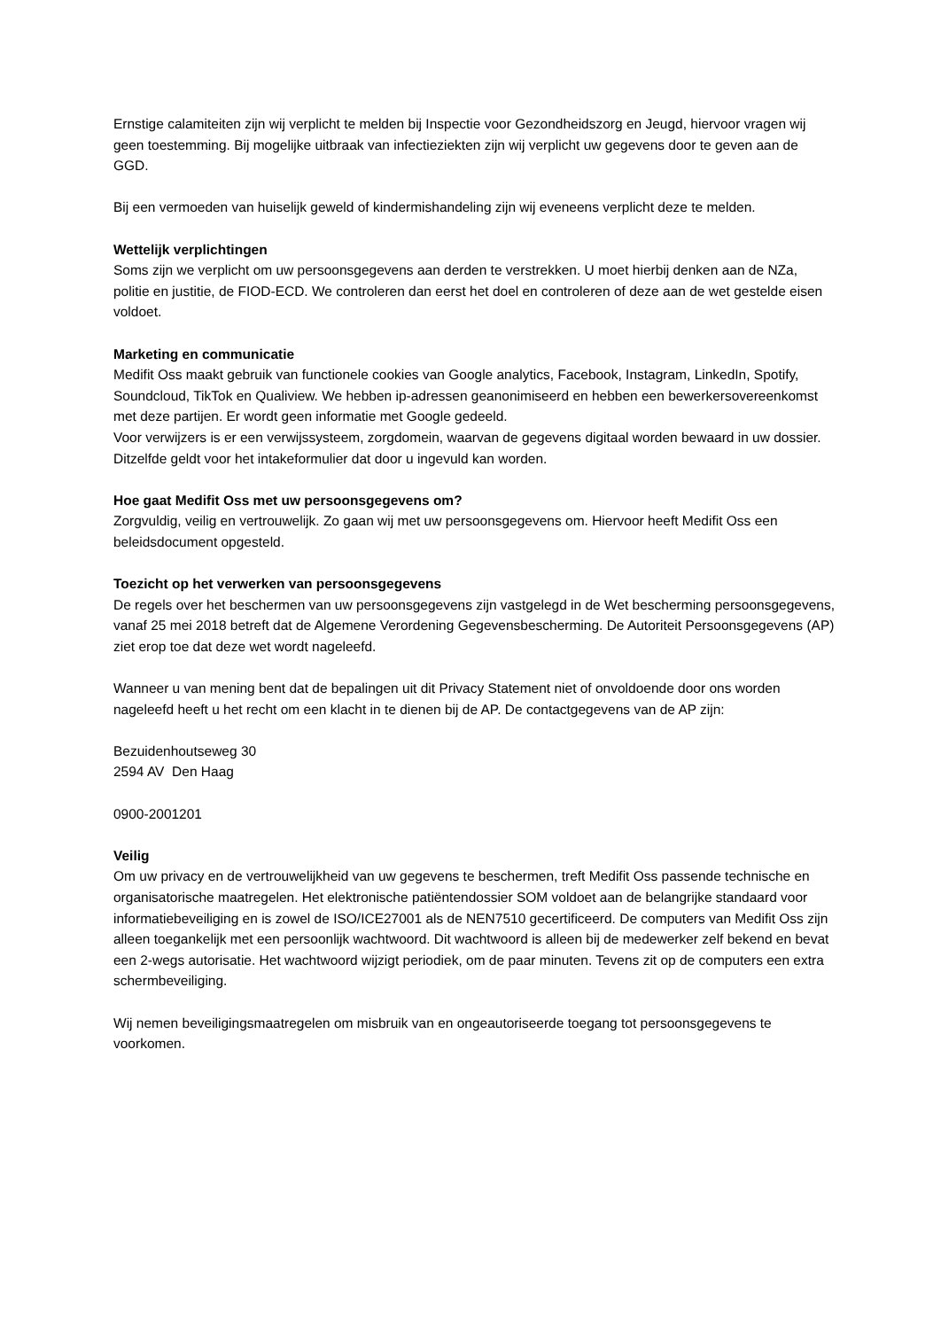Ernstige calamiteiten zijn wij verplicht te melden bij Inspectie voor Gezondheidszorg en Jeugd, hiervoor vragen wij geen toestemming. Bij mogelijke uitbraak van infectieziekten zijn wij verplicht uw gegevens door te geven aan de GGD.
Bij een vermoeden van huiselijk geweld of kindermishandeling zijn wij eveneens verplicht deze te melden.
Wettelijk verplichtingen
Soms zijn we verplicht om uw persoonsgegevens aan derden te verstrekken. U moet hierbij denken aan de NZa, politie en justitie, de FIOD-ECD. We controleren dan eerst het doel en controleren of deze aan de wet gestelde eisen voldoet.
Marketing en communicatie
Medifit Oss maakt gebruik van functionele cookies van Google analytics, Facebook, Instagram, LinkedIn, Spotify, Soundcloud, TikTok en Qualiview. We hebben ip-adressen geanonimiseerd en hebben een bewerkersovereenkomst met deze partijen. Er wordt geen informatie met Google gedeeld.
Voor verwijzers is er een verwijssysteem, zorgdomein, waarvan de gegevens digitaal worden bewaard in uw dossier. Ditzelfde geldt voor het intakeformulier dat door u ingevuld kan worden.
Hoe gaat Medifit Oss met uw persoonsgegevens om?
Zorgvuldig, veilig en vertrouwelijk. Zo gaan wij met uw persoonsgegevens om. Hiervoor heeft Medifit Oss een beleidsdocument opgesteld.
Toezicht op het verwerken van persoonsgegevens
De regels over het beschermen van uw persoonsgegevens zijn vastgelegd in de Wet bescherming persoonsgegevens, vanaf 25 mei 2018 betreft dat de Algemene Verordening Gegevensbescherming. De Autoriteit Persoonsgegevens (AP) ziet erop toe dat deze wet wordt nageleefd.
Wanneer u van mening bent dat de bepalingen uit dit Privacy Statement niet of onvoldoende door ons worden nageleefd heeft u het recht om een klacht in te dienen bij de AP. De contactgegevens van de AP zijn:
Bezuidenhoutseweg 30
2594 AV Den Haag
0900-2001201
Veilig
Om uw privacy en de vertrouwelijkheid van uw gegevens te beschermen, treft Medifit Oss passende technische en organisatorische maatregelen. Het elektronische patiëntendossier SOM voldoet aan de belangrijke standaard voor informatiebeveiliging en is zowel de ISO/ICE27001 als de NEN7510 gecertificeerd. De computers van Medifit Oss zijn alleen toegankelijk met een persoonlijk wachtwoord. Dit wachtwoord is alleen bij de medewerker zelf bekend en bevat een 2-wegs autorisatie. Het wachtwoord wijzigt periodiek, om de paar minuten. Tevens zit op de computers een extra schermbeveiliging.
Wij nemen beveiligingsmaatregelen om misbruik van en ongeautoriseerde toegang tot persoonsgegevens te voorkomen.